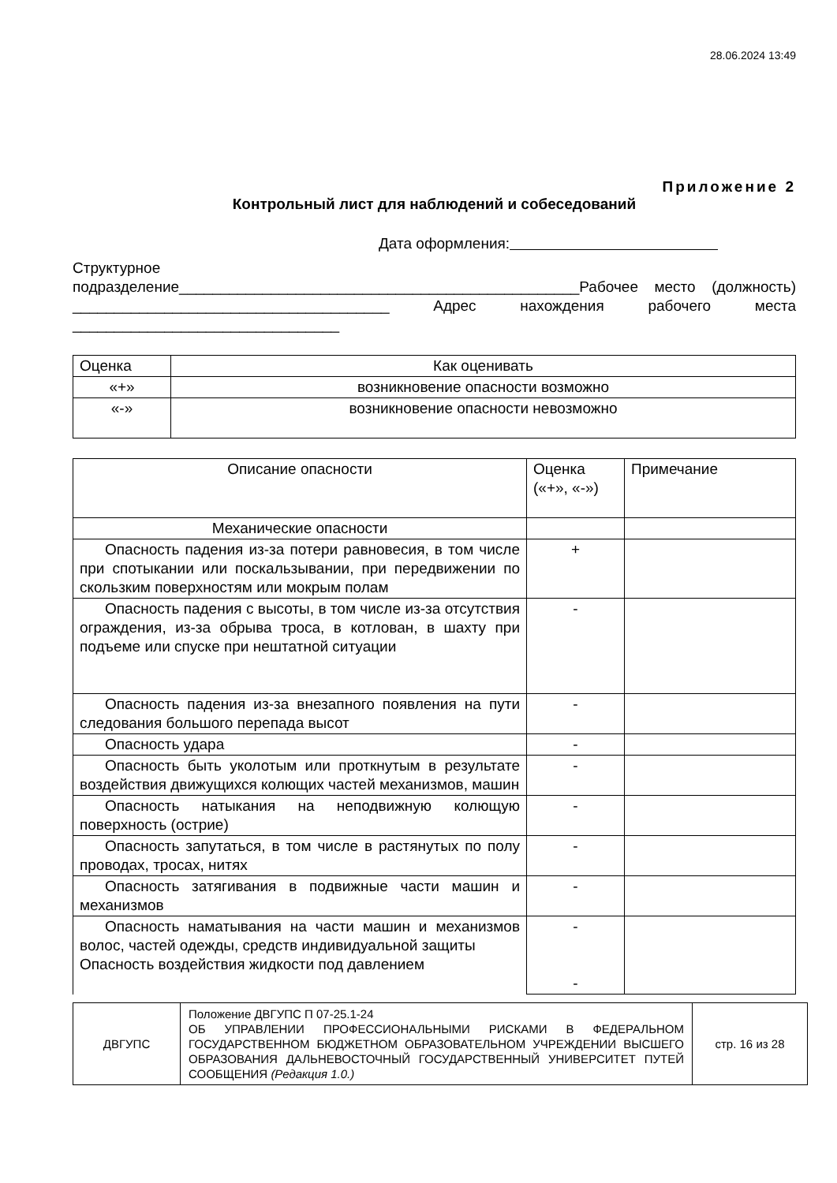28.06.2024 13:49
Приложение 2
Контрольный лист для наблюдений и собеседований
Дата оформления:
Структурное
подразделение________________________________________________Рабочее место (должность) ______________________________________ Адрес нахождения рабочего места ________________________________
| Оценка | Как оценивать |
| «+» | возникновение опасности возможно |
| «-» | возникновение опасности невозможно |
| Описание опасности | Оценка («+», «-») | Примечание |
| Механические опасности | | |
| Опасность падения из-за потери равновесия, в том числе при спотыкании или поскальзывании, при передвижении по скользким поверхностям или мокрым полам | + | |
| Опасность падения с высоты, в том числе из-за отсутствия ограждения, из-за обрыва троса, в котлован, в шахту при подъеме или спуске при нештатной ситуации | - | |
| Опасность падения из-за внезапного появления на пути следования большого перепада высот | - | |
| Опасность удара | - | |
| Опасность быть уколотым или проткнутым в результате воздействия движущихся колющих частей механизмов, машин | - | |
| Опасность натыкания на неподвижную колющую поверхность (острие) | - | |
| Опасность запутаться, в том числе в растянутых по полу проводах, тросах, нитях | - | |
| Опасность затягивания в подвижные части машин и механизмов | - | |
| Опасность наматывания на части машин и механизмов волос, частей одежды, средств индивидуальной защиты Опасность воздействия жидкости под давлением | - - | |
| ДВГУПС | Положение ДВГУПС П 07-25.1-24 ОБ УПРАВЛЕНИИ ПРОФЕССИОНАЛЬНЫМИ РИСКАМИ В ФЕДЕРАЛЬНОМ ГОСУДАРСТВЕННОМ БЮДЖЕТНОМ ОБРАЗОВАТЕЛЬНОМ УЧРЕЖДЕНИИ ВЫСШЕГО ОБРАЗОВАНИЯ ДАЛЬНЕВОСТОЧНЫЙ ГОСУДАРСТВЕННЫЙ УНИВЕРСИТЕТ ПУТЕЙ СООБЩЕНИЯ (Редакция 1.0.) | стр. 16 из 28 |